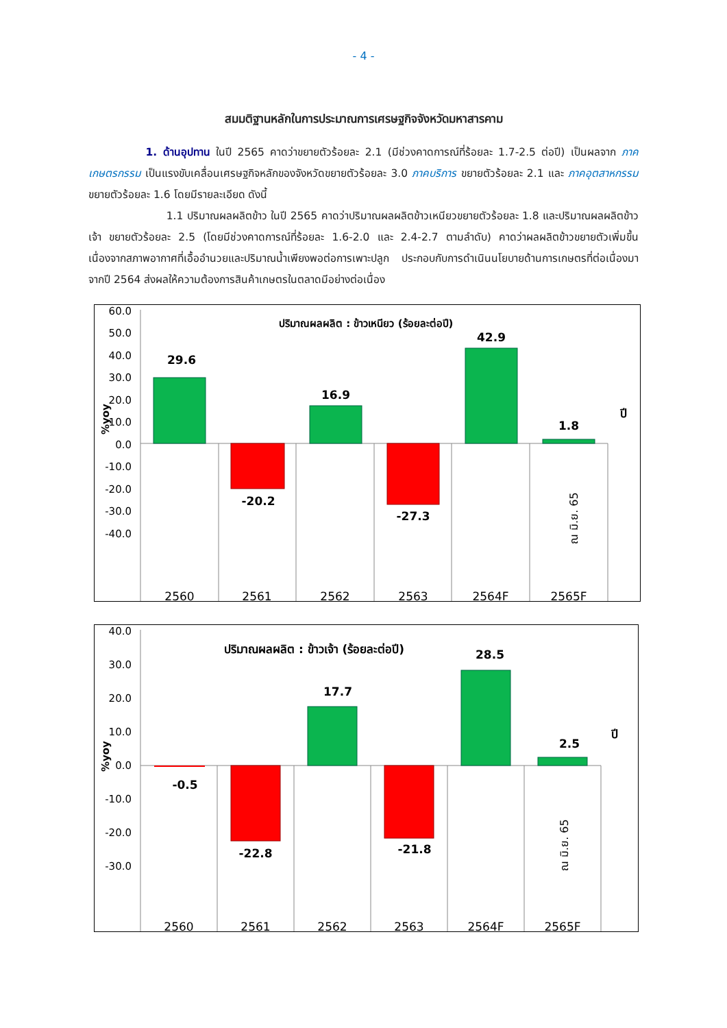- 4 -
สมมติฐานหลักในการประมาณการเศรษฐกิจจังหวัดมหาสารคาม
1. ด้านอุปทาน ในปี 2565 คาดว่าขยายตัวร้อยละ 2.1 (มีช่วงคาดการณ์ที่ร้อยละ 1.7-2.5 ต่อปี) เป็นผลจาก ภาคเกษตรกรรม เป็นแรงขับเคลื่อนเศรษฐกิจหลักของจังหวัดขยายตัวร้อยละ 3.0 ภาคบริการ ขยายตัวร้อยละ 2.1 และ ภาคอุตสาหกรรม ขยายตัวร้อยละ 1.6 โดยมีรายละเอียด ดังนี้
1.1 ปริมาณผลผลิตข้าว ในปี 2565 คาดว่าปริมาณผลผลิตข้าวเหนียวขยายตัวร้อยละ 1.8 และปริมาณผลผลิตข้าวเจ้า ขยายตัวร้อยละ 2.5 (โดยมีช่วงคาดการณ์ที่ร้อยละ 1.6-2.0 และ 2.4-2.7 ตามลำดับ) คาดว่าผลผลิตข้าวขยายตัวเพิ่มขึ้น เนื่องจากสภาพอากาศที่เอื้ออำนวยและปริมาณน้ำเพียงพอต่อการเพาะปลูก ประกอบกับการดำเนินนโยบายด้านการเกษตรที่ต่อเนื่องมาจากปี 2564 ส่งผลให้ความต้องการสินค้าเกษตรในตลาดมีอย่างต่อเนื่อง
ปริมาณผลผลิต : ข้าวเหนียว (ร้อยละต่อปี)
60.0
50.0
40.0
30.0
20.0
10.0
0.0
-10.0
-20.0
-30.0
-40.0
%yoy
29.6
-20.2
16.9
-27.3
42.9
1.8
ปี
ณ มิ.ย. 65
2560
2561
2562
2563
2564F
2565F
ปริมาณผลผลิต : ข้าวเจ้า (ร้อยละต่อปี)
40.0
30.0
20.0
10.0
0.0
-10.0
-20.0
-30.0
%yoy
-0.5
-22.8
17.7
-21.8
28.5
2.5
ปี
ณ มิ.ย. 65
2560
2561
2562
2563
2564F
2565F